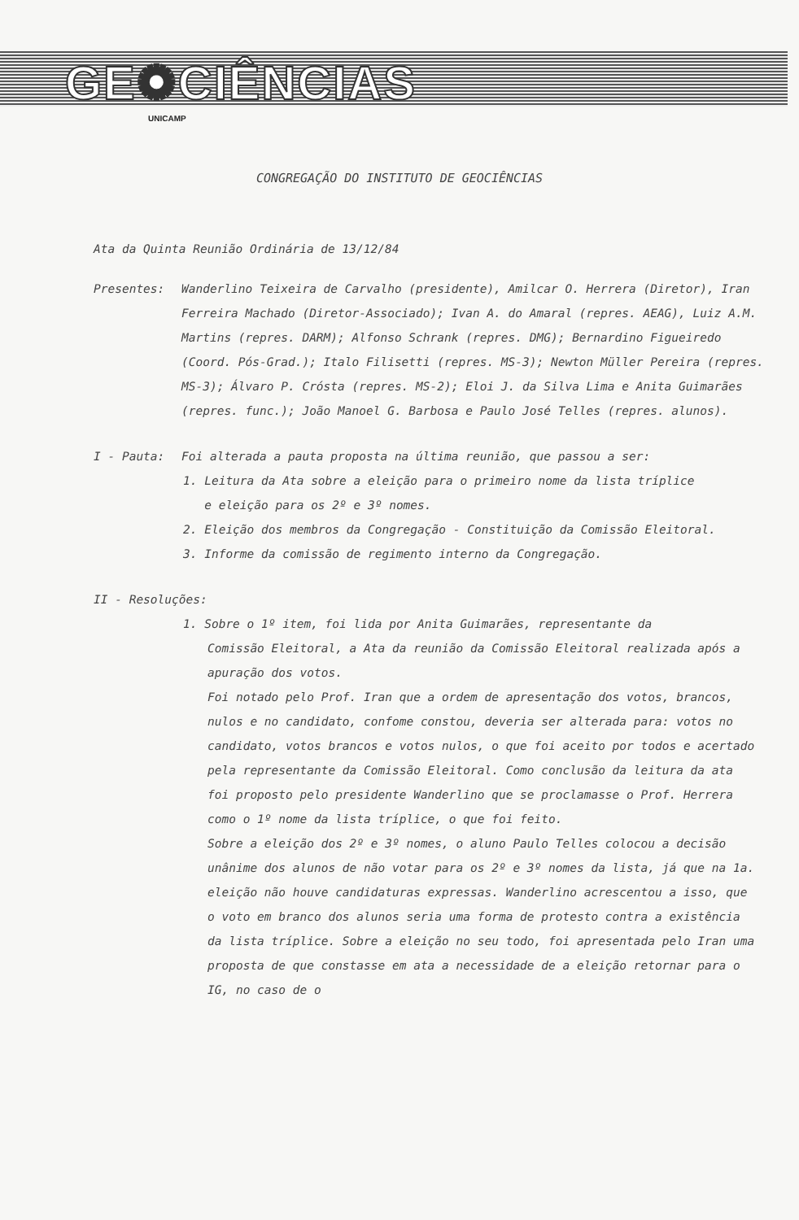GE✺CIÊNCIAS
UNICAMP
CONGREGAÇÃO DO INSTITUTO DE GEOCIÊNCIAS
Ata da Quinta Reunião Ordinária de 13/12/84
Presentes: Wanderlino Teixeira de Carvalho (presidente), Amilcar O. Herrera (Diretor), Iran Ferreira Machado (Diretor-Associado); Ivan A. do Amaral (repres. AEAG), Luiz A.M. Martins (repres. DARM); Alfonso Schrank (repres. DMG); Bernardino Figueiredo (Coord. Pós-Grad.); Italo Filisetti (repres. MS-3); Newton Müller Pereira (repres. MS-3); Álvaro P. Crósta (repres. MS-2); Eloi J. da Silva Lima e Anita Guimarães (repres. func.); João Manoel G. Barbosa e Paulo José Telles (repres. alunos).
I - Pauta: Foi alterada a pauta proposta na última reunião, que passou a ser:
1. Leitura da Ata sobre a eleição para o primeiro nome da lista tríplice
e eleição para os 2º e 3º nomes.
2. Eleição dos membros da Congregação - Constituição da Comissão Eleitoral.
3. Informe da comissão de regimento interno da Congregação.
II - Resoluções:
1. Sobre o 1º item, foi lida por Anita Guimarães, representante da
Comissão Eleitoral, a Ata da reunião da Comissão Eleitoral realizada após a apuração dos votos.
Foi notado pelo Prof. Iran que a ordem de apresentação dos votos, brancos, nulos e no candidato, confome constou, deveria ser alterada para: votos no candidato, votos brancos e votos nulos, o que foi aceito por todos e acertado pela representante da Comissão Eleitoral. Como conclusão da leitura da ata foi proposto pelo presidente Wanderlino que se proclamasse o Prof. Herrera como o 1º nome da lista tríplice, o que foi feito.
Sobre a eleição dos 2º e 3º nomes, o aluno Paulo Telles colocou a decisão unânime dos alunos de não votar para os 2º e 3º nomes da lista, já que na 1a. eleição não houve candidaturas expressas. Wanderlino acrescentou a isso, que o voto em branco dos alunos seria uma forma de protesto contra a existência da lista tríplice. Sobre a eleição no seu todo, foi apresentada pelo Iran uma proposta de que constasse em ata a necessidade de a eleição retornar para o IG, no caso de o